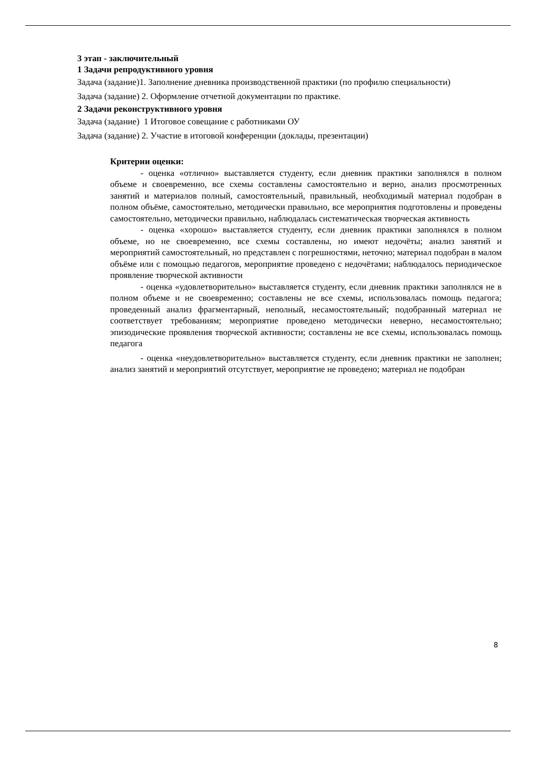3 этап - заключительный
1 Задачи репродуктивного уровня
Задача (задание)1. Заполнение дневника производственной практики (по профилю специальности)
Задача (задание) 2. Оформление отчетной документации по практике.
2 Задачи реконструктивного уровня
Задача (задание) 1 Итоговое совещание с работниками ОУ
Задача (задание) 2. Участие в итоговой конференции (доклады, презентации)
Критерии оценки:
- оценка «отлично» выставляется студенту, если дневник практики заполнялся в полном объеме и своевременно, все схемы составлены самостоятельно и верно, анализ просмотренных занятий и материалов полный, самостоятельный, правильный, необходимый материал подобран в полном объёме, самостоятельно, методически правильно, все мероприятия подготовлены и проведены самостоятельно, методически правильно, наблюдалась систематическая творческая активность
- оценка «хорошо» выставляется студенту, если дневник практики заполнялся в полном объеме, но не своевременно, все схемы составлены, но имеют недочёты; анализ занятий и мероприятий самостоятельный, но представлен с погрешностями, неточно; материал подобран в малом объёме или с помощью педагогов, мероприятие проведено с недочётами; наблюдалось периодическое проявление творческой активности
- оценка «удовлетворительно» выставляется студенту, если дневник практики заполнялся не в полном объеме и не своевременно; составлены не все схемы, использовалась помощь педагога; проведенный анализ фрагментарный, неполный, несамостоятельный; подобранный материал не соответствует требованиям; мероприятие проведено методически неверно, несамостоятельно; эпизодические проявления творческой активности; составлены не все схемы, использовалась помощь педагога
- оценка «неудовлетворительно» выставляется студенту, если дневник практики не заполнен; анализ занятий и мероприятий отсутствует, мероприятие не проведено; материал не подобран
8